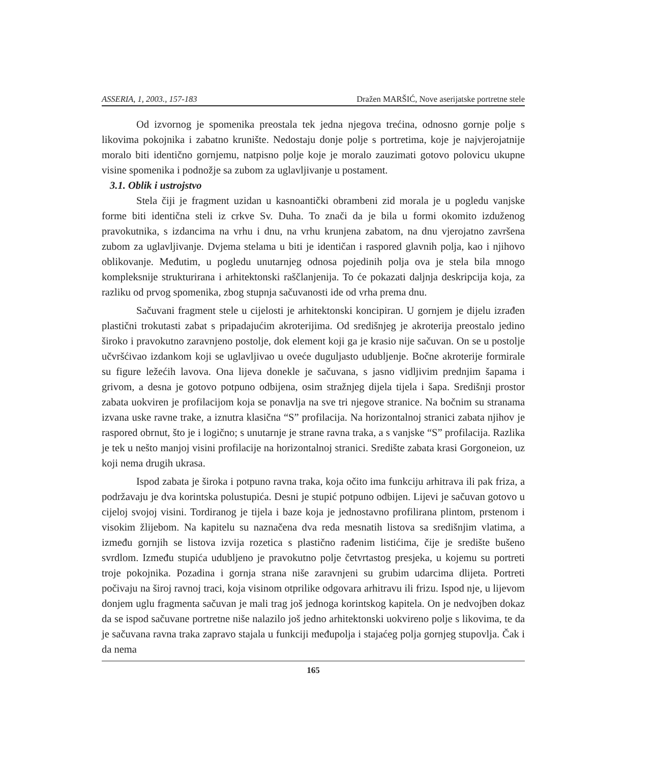ASSERIA, 1, 2003., 157-183 Dražen MARŠIĆ, Nove aserijatske portretne stele
Od izvornog je spomenika preostala tek jedna njegova trećina, odnosno gornje polje s likovima pokojnika i zabatno krunište. Nedostaju donje polje s portretima, koje je najvjerojatnije moralo biti identično gornjemu, natpisno polje koje je moralo zauzimati gotovo polovicu ukupne visine spomenika i podnožje sa zubom za uglavljivanje u postament.
3.1. Oblik i ustrojstvo
Stela čiji je fragment uzidan u kasnoantički obrambeni zid morala je u pogledu vanjske forme biti identična steli iz crkve Sv. Duha. To znači da je bila u formi okomito izduženog pravokutnika, s izdancima na vrhu i dnu, na vrhu krunjena zabatom, na dnu vjerojatno završena zubom za uglavljivanje. Dvjema stelama u biti je identičan i raspored glavnih polja, kao i njihovo oblikovanje. Međutim, u pogledu unutarnjeg odnosa pojedinih polja ova je stela bila mnogo kompleksnije strukturirana i arhitektonski raščlanjenija. To će pokazati daljnja deskripcija koja, za razliku od prvog spomenika, zbog stupnja sačuvanosti ide od vrha prema dnu.
Sačuvani fragment stele u cijelosti je arhitektonski koncipiran. U gornjem je dijelu izrađen plastični trokutasti zabat s pripadajućim akroterijima. Od središnjeg je akroterija preostalo jedino široko i pravokutno zaravnjeno postolje, dok element koji ga je krasio nije sačuvan. On se u postolje učvršćivao izdankom koji se uglavljivao u oveće duguljasto udubljenje. Bočne akroterije formirale su figure ležećih lavova. Ona lijeva donekle je sačuvana, s jasno vidljivim prednjim šapama i grivom, a desna je gotovo potpuno odbijena, osim stražnjeg dijela tijela i šapa. Središnji prostor zabata uokviren je profilacijom koja se ponavlja na sve tri njegove stranice. Na bočnim su stranama izvana uske ravne trake, a iznutra klasična “S” profilacija. Na horizontalnoj stranici zabata njihov je raspored obrnut, što je i logično; s unutarnje je strane ravna traka, a s vanjske “S” profilacija. Razlika je tek u nešto manjoj visini profilacije na horizontalnoj stranici. Središte zabata krasi Gorgoneion, uz koji nema drugih ukrasa.
Ispod zabata je široka i potpuno ravna traka, koja očito ima funkciju arhitrava ili pak friza, a podržavaju je dva korintska polustupića. Desni je stupić potpuno odbijen. Lijevi je sačuvan gotovo u cijeloj svojoj visini. Tordiranog je tijela i baze koja je jednostavno profilirana plintom, prstenom i visokim žlijebom. Na kapitelu su naznačena dva reda mesnatih listova sa središnjim vlatima, a između gornjih se listova izvija rozetica s plastično rađenim listićima, čije je središte bušeno svrdlom. Između stupića udubljeno je pravokutno polje četvrtastog presjeka, u kojemu su portreti troje pokojnika. Pozadina i gornja strana niše zaravnjeni su grubim udarcima dlijeta. Portreti počivaju na široj ravnoj traci, koja visinom otprilike odgovara arhitravu ili frizu. Ispod nje, u lijevom donjem uglu fragmenta sačuvan je mali trag još jednoga korintskog kapitela. On je nedvojben dokaz da se ispod sačuvane portretne niše nalazilo još jedno arhitektonski uokvireno polje s likovima, te da je sačuvana ravna traka zapravo stajala u funkciji međupolja i stajaćeg polja gornjeg stupovlja. Čak i da nema
165